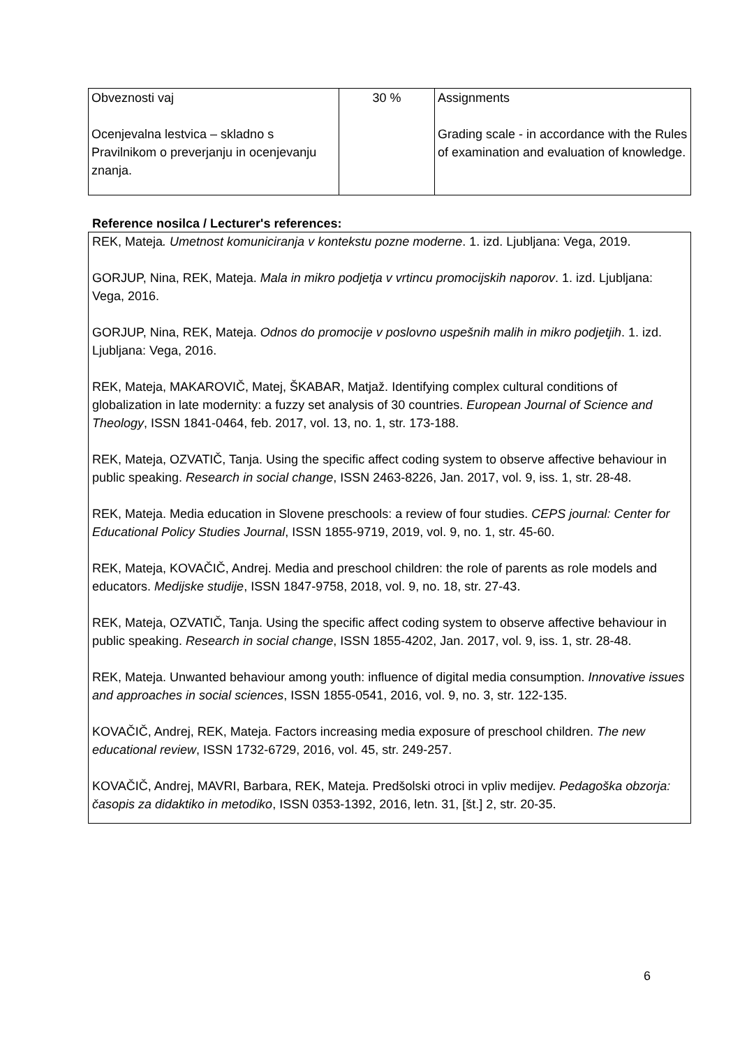| Obveznosti vaj Ocenjevalna lestvica – skladno s Pravilnikom o preverjanju in ocenjevanju znanja. | 30 % | Assignments Grading scale - in accordance with the Rules of examination and evaluation of knowledge. |
Reference nosilca / Lecturer's references:
REK, Mateja. Umetnost komuniciranja v kontekstu pozne moderne. 1. izd. Ljubljana: Vega, 2019.
GORJUP, Nina, REK, Mateja. Mala in mikro podjetja v vrtincu promocijskih naporov. 1. izd. Ljubljana: Vega, 2016.
GORJUP, Nina, REK, Mateja. Odnos do promocije v poslovno uspešnih malih in mikro podjetjih. 1. izd. Ljubljana: Vega, 2016.
REK, Mateja, MAKAROVIČ, Matej, ŠKABAR, Matjaž. Identifying complex cultural conditions of globalization in late modernity: a fuzzy set analysis of 30 countries. European Journal of Science and Theology, ISSN 1841-0464, feb. 2017, vol. 13, no. 1, str. 173-188.
REK, Mateja, OZVATIČ, Tanja. Using the specific affect coding system to observe affective behaviour in public speaking. Research in social change, ISSN 2463-8226, Jan. 2017, vol. 9, iss. 1, str. 28-48.
REK, Mateja. Media education in Slovene preschools: a review of four studies. CEPS journal: Center for Educational Policy Studies Journal, ISSN 1855-9719, 2019, vol. 9, no. 1, str. 45-60.
REK, Mateja, KOVAČIČ, Andrej. Media and preschool children: the role of parents as role models and educators. Medijske studije, ISSN 1847-9758, 2018, vol. 9, no. 18, str. 27-43.
REK, Mateja, OZVATIČ, Tanja. Using the specific affect coding system to observe affective behaviour in public speaking. Research in social change, ISSN 1855-4202, Jan. 2017, vol. 9, iss. 1, str. 28-48.
REK, Mateja. Unwanted behaviour among youth: influence of digital media consumption. Innovative issues and approaches in social sciences, ISSN 1855-0541, 2016, vol. 9, no. 3, str. 122-135.
KOVAČIČ, Andrej, REK, Mateja. Factors increasing media exposure of preschool children. The new educational review, ISSN 1732-6729, 2016, vol. 45, str. 249-257.
KOVAČIČ, Andrej, MAVRI, Barbara, REK, Mateja. Predšolski otroci in vpliv medijev. Pedagoška obzorja: časopis za didaktiko in metodiko, ISSN 0353-1392, 2016, letn. 31, [št.] 2, str. 20-35.
6